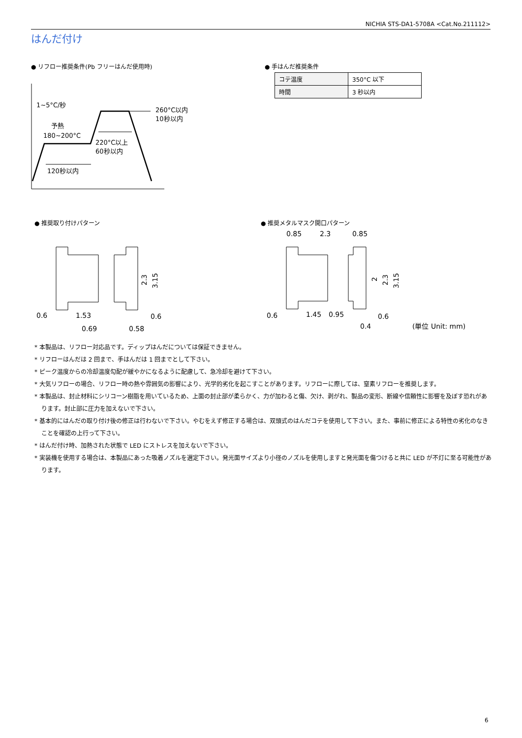NICHIA STS-DA1-5708A <Cat.No.211112>
はんだ付け
● リフロー推奨条件(Pb フリーはんだ使用時)
● 手はんだ推奨条件
| コテ温度 | 350°C 以下 |
| 時間 | 3 秒以内 |
1~5°C/秒
予熱
180~200°C
260°C以内
10秒以内
220°C以上
60秒以内
120秒以内
● 推奨取り付けパターン ● 推奨メタルマスク開口パターン
0.6
1.53
0.6
0.69
0.58
2.3
3.15
0.85
2.3
0.85
0.6
1.45
0.95
0.6
0.4
(単位 Unit: mm)
2
2.3
3.15
* 本製品は、リフロー対応品です。ディップはんだについては保証できません。
* リフローはんだは 2 回まで、手はんだは 1 回までとして下さい。
* ピーク温度からの冷却温度勾配が緩やかになるように配慮して、急冷却を避けて下さい。
* 大気リフローの場合、リフロー時の熱や雰囲気の影響により、光学的劣化を起こすことがあります。リフローに際しては、窒素リフローを推奨します。
* 本製品は、封止材料にシリコーン樹脂を用いているため、上面の封止部が柔らかく、力が加わると傷、欠け、剥がれ、製品の変形、断線や信頼性に影響を及ぼす恐れがあります。封止部に圧力を加えないで下さい。
* 基本的にはんだの取り付け後の修正は行わないで下さい。やむをえず修正する場合は、双頭式のはんだコテを使用して下さい。また、事前に修正による特性の劣化のなきことを確認の上行って下さい。
* はんだ付け時、加熱された状態で LED にストレスを加えないで下さい。
* 実装機を使用する場合は、本製品にあった吸着ノズルを選定下さい。発光面サイズより小径のノズルを使用しますと発光面を傷つけると共に LED が不灯に至る可能性があります。
6